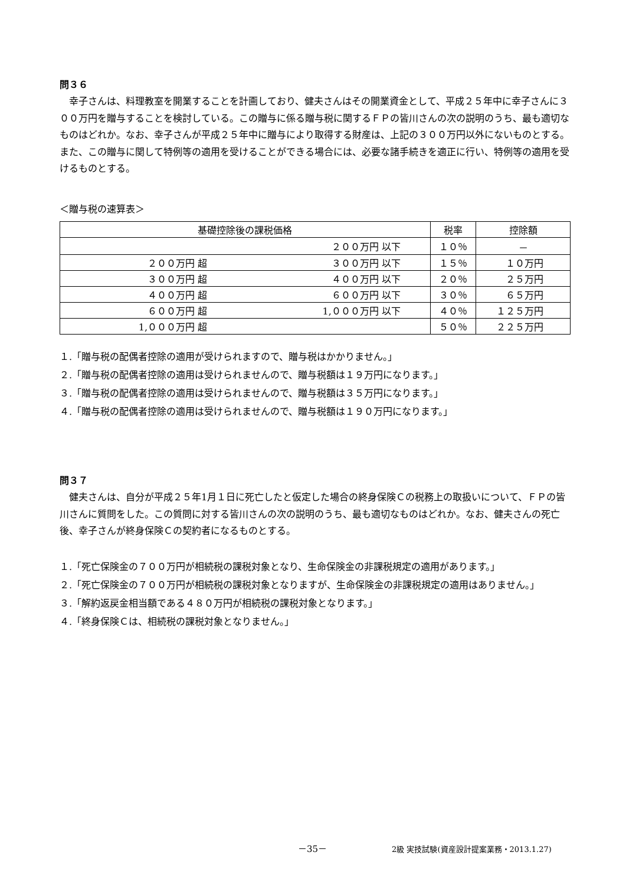問３６
幸子さんは、料理教室を開業することを計画しており、健夫さんはその開業資金として、平成２５年中に幸子さんに３００万円を贈与することを検討している。この贈与に係る贈与税に関するＦＰの皆川さんの次の説明のうち、最も適切なものはどれか。なお、幸子さんが平成２５年中に贈与により取得する財産は、上記の３００万円以外にないものとする。また、この贈与に関して特例等の適用を受けることができる場合には、必要な諸手続きを適正に行い、特例等の適用を受けるものとする。
＜贈与税の速算表＞
| 基礎控除後の課税価格 | | 税率 | 控除額 |
| | ２００万円 以下 | １０％ | － |
| ２００万円 超 | ３００万円 以下 | １５％ | １０万円 |
| ３００万円 超 | ４００万円 以下 | ２０％ | ２５万円 |
| ４００万円 超 | ６００万円 以下 | ３０％ | ６５万円 |
| ６００万円 超 | 1,０００万円 以下 | ４０％ | １２５万円 |
| 1,０００万円 超 | | ５０％ | ２２５万円 |
１.「贈与税の配偶者控除の適用が受けられますので、贈与税はかかりません。」
２.「贈与税の配偶者控除の適用は受けられませんので、贈与税額は１９万円になります。」
３.「贈与税の配偶者控除の適用は受けられませんので、贈与税額は３５万円になります。」
４.「贈与税の配偶者控除の適用は受けられませんので、贈与税額は１９０万円になります。」
問３７
健夫さんは、自分が平成２５年1月１日に死亡したと仮定した場合の終身保険Ｃの税務上の取扱いについて、ＦＰの皆川さんに質問をした。この質問に対する皆川さんの次の説明のうち、最も適切なものはどれか。なお、健夫さんの死亡後、幸子さんが終身保険Ｃの契約者になるものとする。
１.「死亡保険金の７００万円が相続税の課税対象となり、生命保険金の非課税規定の適用があります。」
２.「死亡保険金の７００万円が相続税の課税対象となりますが、生命保険金の非課税規定の適用はありません。」
３.「解約返戻金相当額である４８０万円が相続税の課税対象となります。」
４.「終身保険Ｃは、相続税の課税対象となりません。」
－35－ 2級 実技試験(資産設計提案業務・2013.1.27)